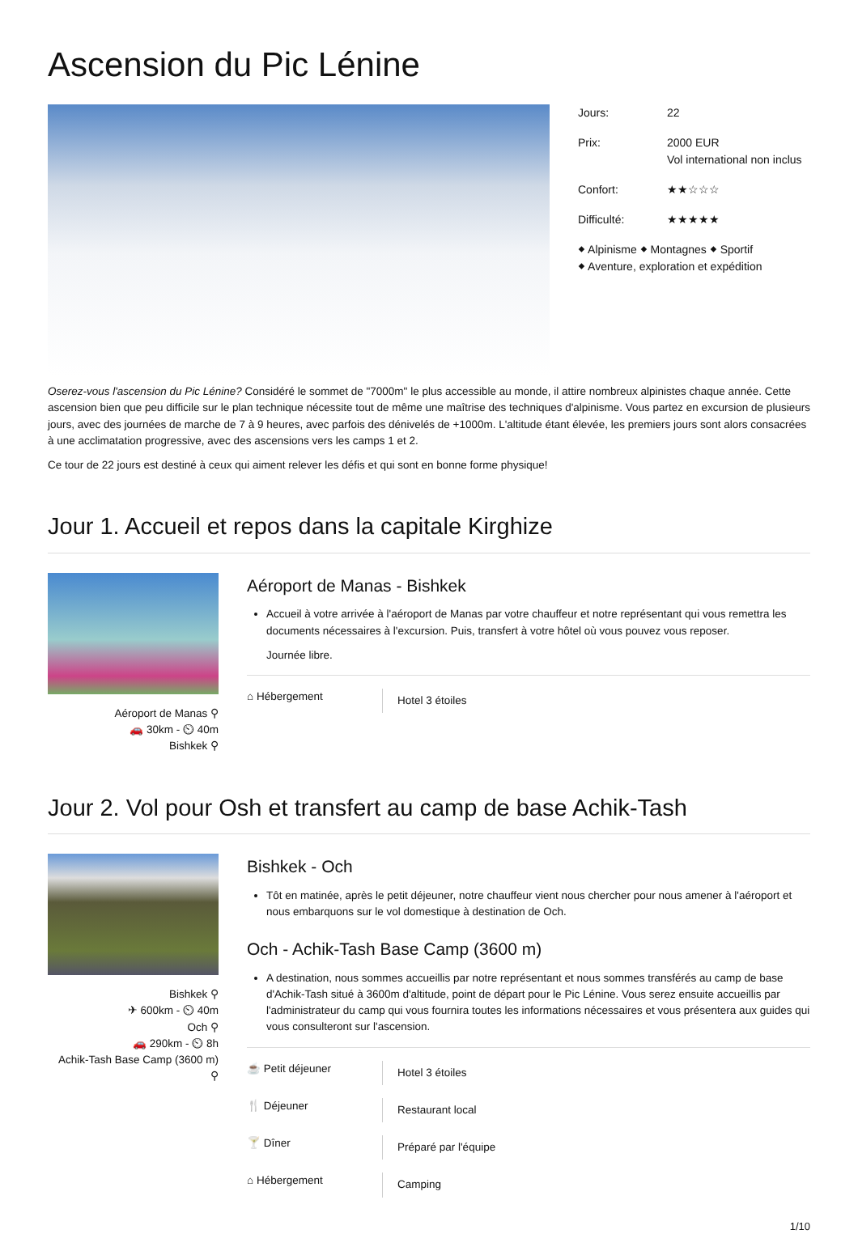Ascension du Pic Lénine
Jours: 22
Prix: 2000 EUR
Vol international non inclus
Confort: ★★☆☆☆
Difficulté: ★★★★★
⬥ Alpinisme ⬥ Montagnes ⬥ Sportif
⬥ Aventure, exploration et expédition
Oserez-vous l'ascension du Pic Lénine? Considéré le sommet de "7000m" le plus accessible au monde, il attire nombreux alpinistes chaque année. Cette ascension bien que peu difficile sur le plan technique nécessite tout de même une maîtrise des techniques d'alpinisme. Vous partez en excursion de plusieurs jours, avec des journées de marche de 7 à 9 heures, avec parfois des dénivelés de +1000m. L'altitude étant élevée, les premiers jours sont alors consacrées à une acclimatation progressive, avec des ascensions vers les camps 1 et 2.
Ce tour de 22 jours est destiné à ceux qui aiment relever les défis et qui sont en bonne forme physique!
Jour 1. Accueil et repos dans la capitale Kirghize
Aéroport de Manas ⚲
🚗 30km - ⏲ 40m
Bishkek ⚲
Aéroport de Manas - Bishkek
Accueil à votre arrivée à l'aéroport de Manas par votre chauffeur et notre représentant qui vous remettra les documents nécessaires à l'excursion. Puis, transfert à votre hôtel où vous pouvez vous reposer.
Journée libre.
⌂ Hébergement Hotel 3 étoiles
Jour 2. Vol pour Osh et transfert au camp de base Achik-Tash
Bishkek ⚲
✈ 600km - ⏲ 40m
Och ⚲
🚗 290km - ⏲ 8h
Achik-Tash Base Camp (3600 m)
⚲
Bishkek - Och
Tôt en matinée, après le petit déjeuner, notre chauffeur vient nous chercher pour nous amener à l'aéroport et nous embarquons sur le vol domestique à destination de Och.
Och - Achik-Tash Base Camp (3600 m)
A destination, nous sommes accueillis par notre représentant et nous sommes transférés au camp de base d'Achik-Tash situé à 3600m d'altitude, point de départ pour le Pic Lénine. Vous serez ensuite accueillis par l'administrateur du camp qui vous fournira toutes les informations nécessaires et vous présentera aux guides qui vous consulteront sur l'ascension.
☕ Petit déjeuner Hotel 3 étoiles
🍴 Déjeuner Restaurant local
🍸 Dîner Préparé par l'équipe
⌂ Hébergement Camping
1/10